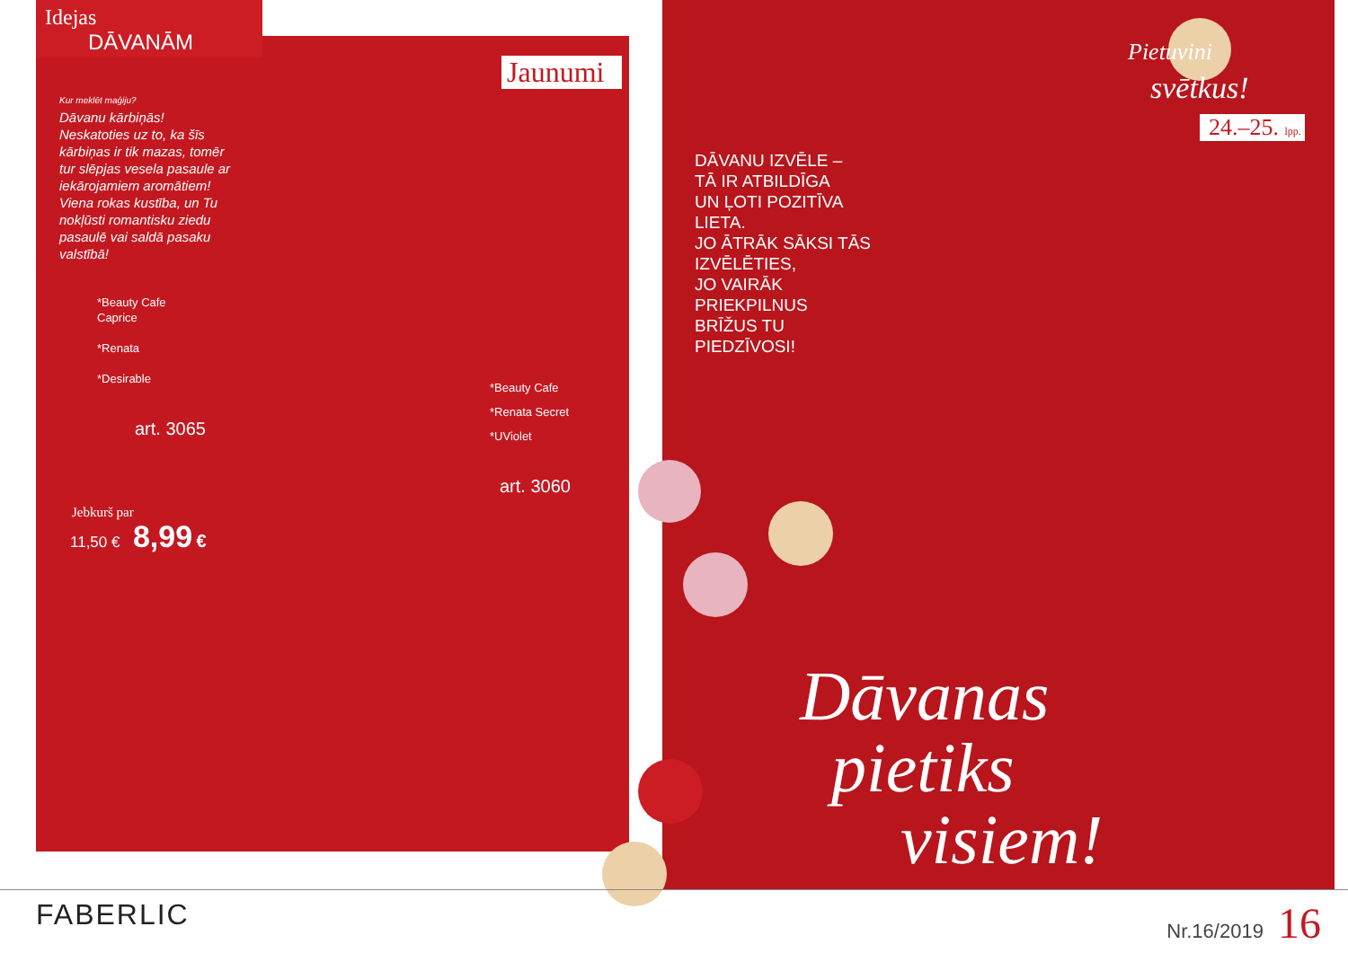Idejas
DĀVANĀM
Jaunumi
Kur meklēt maģiju?
Dāvanu kārbiņās!
Neskatoties uz to, ka šīs kārbiņas ir tik mazas, tomēr tur slēpjas vesela pasaule ar iekārojamiem aromātiem!
Viena rokas kustība, un Tu nokļūsti romantisku ziedu pasaulē vai saldā pasaku valstībā!
*Beauty Cafe
Caprice
*Renata
*Desirable
art. 3065
Jebkurš par
11,50 € 8,99 €
*Beauty Cafe
*Renata Secret
*UViolet
art. 3060
DĀVANU IZVĒLE –
TĀ IR ATBILDĪGA
UN ĻOTI POZITĪVA
LIETA.
JO ĀTRĀK SĀKSI TĀS
IZVĒLĒTIES,
JO VAIRĀK
PRIEKPILNUS
BRĪŽUS TU
PIEDZĪVOSI!
Pietuvini
svētkus!
24.–25. lpp.
Dāvanas
pietiks
visiem!
FABERLIC Nr.16/2019 16